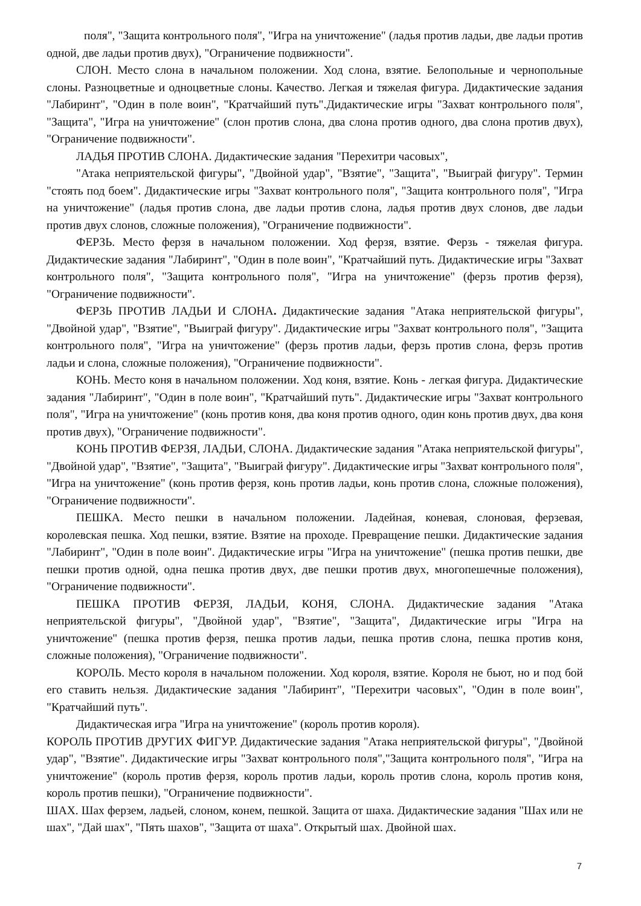поля", "Защита контрольного поля", "Игра на уничтожение" (ладья против ладьи, две ладьи против одной, две ладьи против двух), "Ограничение подвижности".
СЛОН. Место слона в начальном положении. Ход слона, взятие. Белопольные и чернопольные слоны. Разноцветные и одноцветные слоны. Качество. Легкая и тяжелая фигура. Дидактические задания "Лабиринт", "Один в поле воин", "Кратчайший путь".Дидактические игры "Захват контрольного поля", "Защита", "Игра на уничтожение" (слон против слона, два слона против одного, два слона против двух), "Ограничение подвижности".
ЛАДЬЯ ПРОТИВ СЛОНА. Дидактические задания "Перехитри часовых",
"Атака неприятельской фигуры", "Двойной удар", "Взятие", "Защита", "Выиграй фигуру". Термин "стоять под боем". Дидактические игры "Захват контрольного поля", "Защита контрольного поля", "Игра на уничтожение" (ладья против слона, две ладьи против слона, ладья против двух слонов, две ладьи против двух слонов, сложные положения), "Ограничение подвижности".
ФЕРЗЬ. Место ферзя в начальном положении. Ход ферзя, взятие. Ферзь - тяжелая фигура. Дидактические задания "Лабиринт", "Один в поле воин", "Кратчайший путь. Дидактические игры "Захват контрольного поля", "Защита контрольного поля", "Игра на уничтожение" (ферзь против ферзя), "Ограничение подвижности".
ФЕРЗЬ ПРОТИВ ЛАДЬИ И СЛОНА. Дидактические задания "Атака неприятельской фигуры", "Двойной удар", "Взятие", "Выиграй фигуру". Дидактические игры "Захват контрольного поля", "Защита контрольного поля", "Игра на уничтожение" (ферзь против ладьи, ферзь против слона, ферзь против ладьи и слона, сложные положения), "Ограничение подвижности".
КОНЬ. Место коня в начальном положении. Ход коня, взятие. Конь - легкая фигура. Дидактические задания "Лабиринт", "Один в поле воин", "Кратчайший путь". Дидактические игры "Захват контрольного поля", "Игра на уничтожение" (конь против коня, два коня против одного, один конь против двух, два коня против двух), "Ограничение подвижности".
КОНЬ ПРОТИВ ФЕРЗЯ, ЛАДЬИ, СЛОНА. Дидактические задания "Атака неприятельской фигуры", "Двойной удар", "Взятие", "Защита", "Выиграй фигуру". Дидактические игры "Захват контрольного поля", "Игра на уничтожение" (конь против ферзя, конь против ладьи, конь против слона, сложные положения), "Ограничение подвижности".
ПЕШКА. Место пешки в начальном положении. Ладейная, коневая, слоновая, ферзевая, королевская пешка. Ход пешки, взятие. Взятие на проходе. Превращение пешки. Дидактические задания "Лабиринт", "Один в поле воин". Дидактические игры "Игра на уничтожение" (пешка против пешки, две пешки против одной, одна пешка против двух, две пешки против двух, многопешечные положения), "Ограничение подвижности".
ПЕШКА ПРОТИВ ФЕРЗЯ, ЛАДЬИ, КОНЯ, СЛОНА. Дидактические задания "Атака неприятельской фигуры", "Двойной удар", "Взятие", "Защита", Дидактические игры "Игра на уничтожение" (пешка против ферзя, пешка против ладьи, пешка против слона, пешка против коня, сложные положения), "Ограничение подвижности".
КОРОЛЬ. Место короля в начальном положении. Ход короля, взятие. Короля не бьют, но и под бой его ставить нельзя. Дидактические задания "Лабиринт", "Перехитри часовых", "Один в поле воин", "Кратчайший путь".
Дидактическая игра "Игра на уничтожение" (король против короля).
КОРОЛЬ ПРОТИВ ДРУГИХ ФИГУР. Дидактические задания "Атака неприятельской фигуры", "Двойной удар", "Взятие". Дидактические игры "Захват контрольного поля","Защита контрольного поля", "Игра на уничтожение" (король против ферзя, король против ладьи, король против слона, король против коня, король против пешки), "Ограничение подвижности".
ШАХ. Шах ферзем, ладьей, слоном, конем, пешкой. Защита от шаха. Дидактические задания "Шах или не шах", "Дай шах", "Пять шахов", "Защита от шаха". Открытый шах. Двойной шах.
7